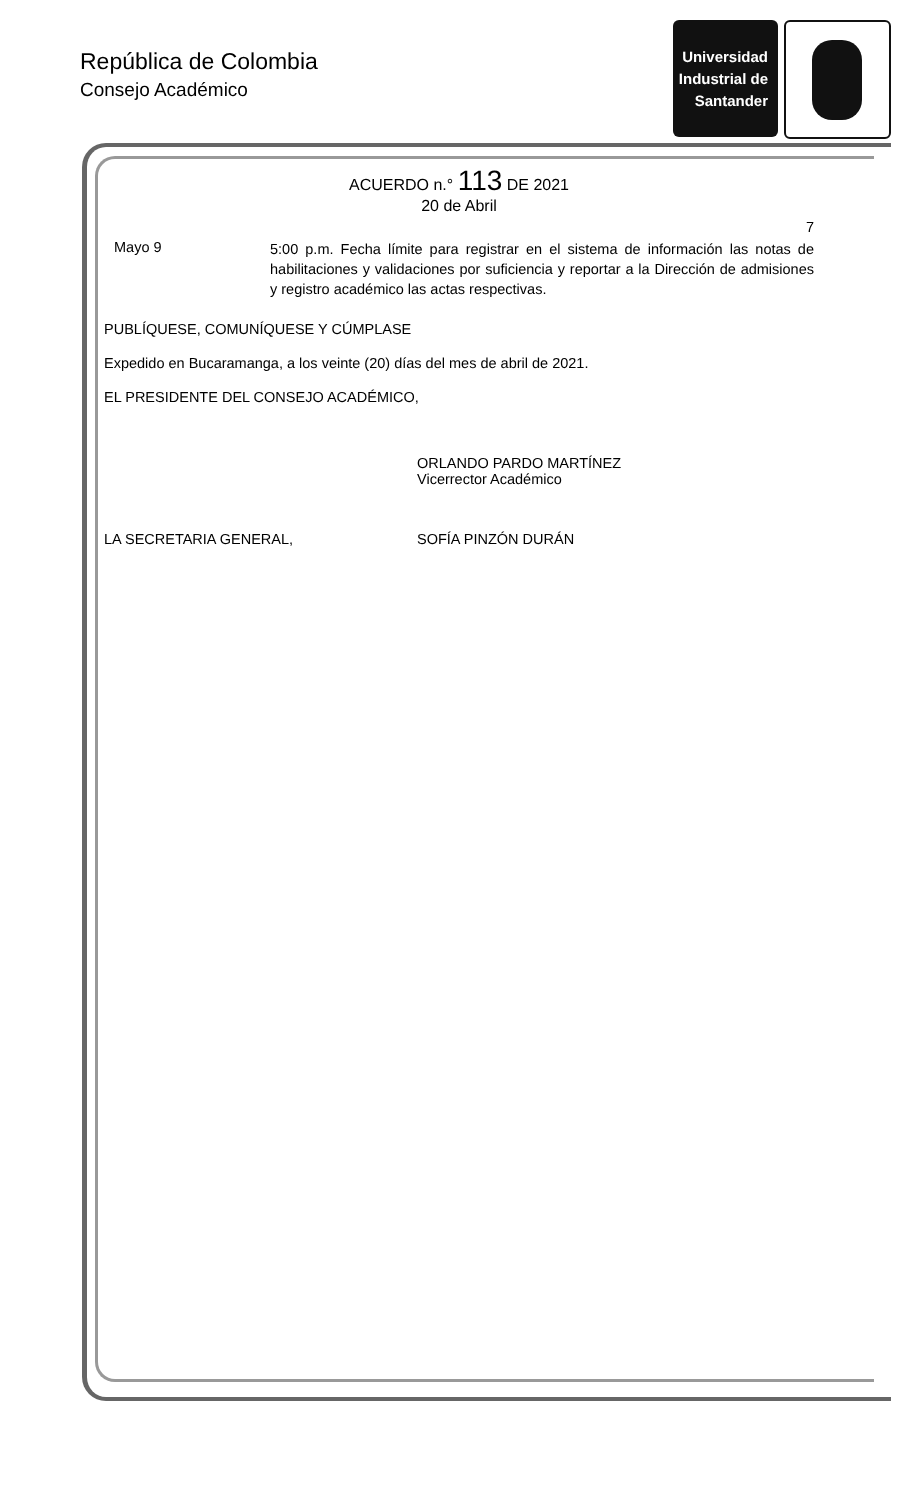República de Colombia
Consejo Académico
Universidad
Industrial de
Santander
ACUERDO n.° 113 DE 2021
20 de Abril
7
Mayo 9
5:00 p.m. Fecha límite para registrar en el sistema de información las notas de habilitaciones y validaciones por suficiencia y reportar a la Dirección de admisiones y registro académico las actas respectivas.
PUBLÍQUESE, COMUNÍQUESE Y CÚMPLASE
Expedido en Bucaramanga, a los veinte (20) días del mes de abril de 2021.
EL PRESIDENTE DEL CONSEJO ACADÉMICO,
ORLANDO PARDO MARTÍNEZ
Vicerrector Académico
LA SECRETARIA GENERAL, SOFÍA PINZÓN DURÁN